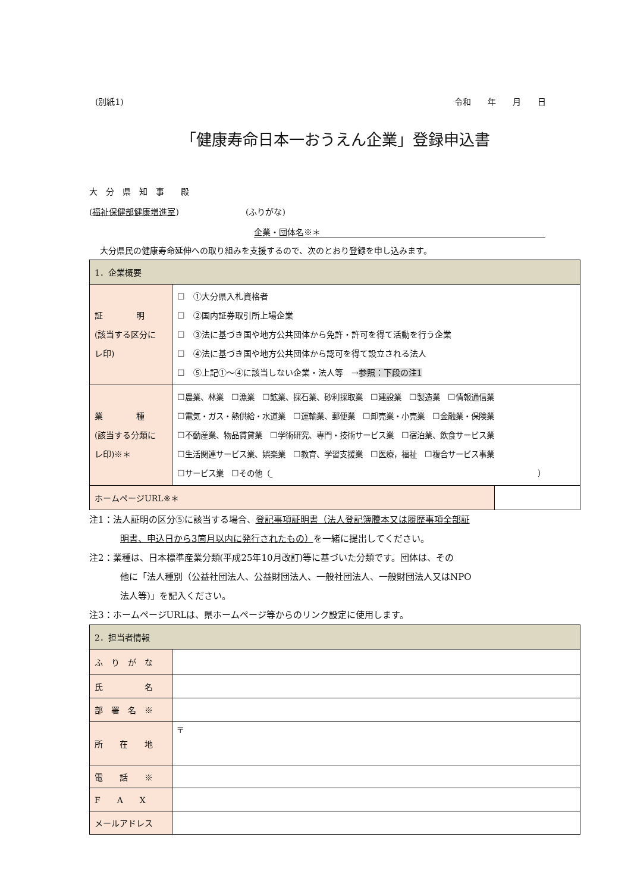(別紙1) 令和　　年　　月　　日
「健康寿命日本一おうえん企業」登録申込書
大　分　県　知　事　　殿
(福祉保健部健康増進室)　　　　　　　　(ふりがな)
企業・団体名※＊
大分県民の健康寿命延伸への取り組みを支援するので、次のとおり登録を申し込みます。
| 1．企業概要 | | |
| 証 明 (該当する区分に レ印) | ☐ ①大分県入札資格者 ☐ ②国内証券取引所上場企業 ☐ ③法に基づき国や地方公共団体から免許・許可を得て活動を行う企業 ☐ ④法に基づき国や地方公共団体から認可を得て設立される法人 ☐ ⑤上記①～④に該当しない企業・法人等 → 参照：下段の注1 | |
| 業 種 (該当する分類に レ印)※＊ | ☐農業、林業 ☐漁業 ☐鉱業、採石業、砂利採取業 ☐建設業 ☐製造業 ☐情報通信業 ☐電気・ガス・熱供給・水道業 ☐運輸業、郵便業 ☐卸売業・小売業 ☐金融業・保険業 ☐不動産業、物品賃貸業 ☐学術研究、専門・技術サービス業 ☐宿泊業、飲食サービス業 ☐生活関連サービス業、娯楽業 ☐教育、学習支援業 ☐医療，福祉 ☐複合サービス事業 ☐サービス業 ☐その他（ ） | |
| ホームページURL※＊ | | |
注1：法人証明の区分⑤に該当する場合、登記事項証明書（法人登記簿謄本又は履歴事項全部証
明書、申込日から3箇月以内に発行されたもの）を一緒に提出してください。
注2：業種は、日本標準産業分類(平成25年10月改訂)等に基づいた分類です。団体は、その
他に「法人種別（公益社団法人、公益財団法人、一般社団法人、一般財団法人又はNPO
法人等)」を記入ください。
注3：ホームページURLは、県ホームページ等からのリンク設定に使用します。
| 2．担当者情報 | |
| ふ り が な | |
| 氏 名 | |
| 部 署 名 ※ | |
| 所 在 地 | 〒 |
| 電 話 ※ | |
| F A X | |
| メールアドレス | |